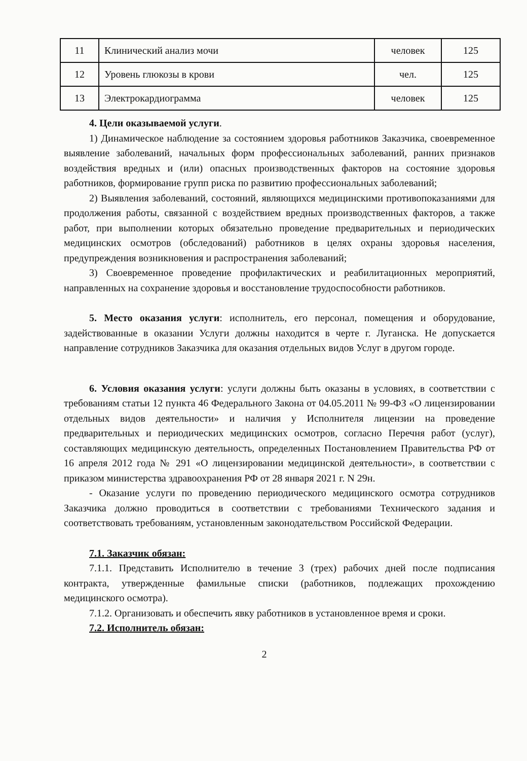| 11 | Клинический анализ мочи | человек | 125 |
| 12 | Уровень глюкозы в крови | чел. | 125 |
| 13 | Электрокардиограмма | человек | 125 |
4. Цели оказываемой услуги.
1) Динамическое наблюдение за состоянием здоровья работников Заказчика, своевременное выявление заболеваний, начальных форм профессиональных заболеваний, ранних признаков воздействия вредных и (или) опасных производственных факторов на состояние здоровья работников, формирование групп риска по развитию профессиональных заболеваний;
2) Выявления заболеваний, состояний, являющихся медицинскими противопоказаниями для продолжения работы, связанной с воздействием вредных производственных факторов, а также работ, при выполнении которых обязательно проведение предварительных и периодических медицинских осмотров (обследований) работников в целях охраны здоровья населения, предупреждения возникновения и распространения заболеваний;
3) Своевременное проведение профилактических и реабилитационных мероприятий, направленных на сохранение здоровья и восстановление трудоспособности работников.
5. Место оказания услуги: исполнитель, его персонал, помещения и оборудование, задействованные в оказании Услуги должны находится в черте г. Луганска. Не допускается направление сотрудников Заказчика для оказания отдельных видов Услуг в другом городе.
6. Условия оказания услуги: услуги должны быть оказаны в условиях, в соответствии с требованиям статьи 12 пункта 46 Федерального Закона от 04.05.2011 № 99-ФЗ «О лицензировании отдельных видов деятельности» и наличия у Исполнителя лицензии на проведение предварительных и периодических медицинских осмотров, согласно Перечня работ (услуг), составляющих медицинскую деятельность, определенных Постановлением Правительства РФ от 16 апреля 2012 года № 291 «О лицензировании медицинской деятельности», в соответствии с приказом министерства здравоохранения РФ от 28 января 2021 г. N 29н.
- Оказание услуги по проведению периодического медицинского осмотра сотрудников Заказчика должно проводиться в соответствии с требованиями Технического задания и соответствовать требованиям, установленным законодательством Российской Федерации.
7.1. Заказчик обязан:
7.1.1. Представить Исполнителю в течение 3 (трех) рабочих дней после подписания контракта, утвержденные фамильные списки (работников, подлежащих прохождению медицинского осмотра).
7.1.2. Организовать и обеспечить явку работников в установленное время и сроки.
7.2. Исполнитель обязан:
2